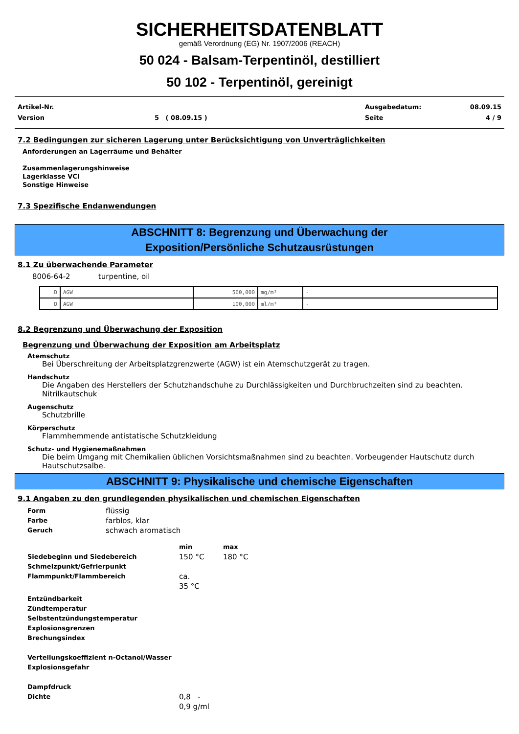SICHERHEITSDATENBLATT
gemäß Verordnung (EG) Nr. 1907/2006 (REACH)
50 024 - Balsam-Terpentinöl, destilliert
50 102 - Terpentinöl, gereinigt
Artikel-Nr.
Version
5 ( 08.09.15 ) Ausgabedatum:
Seite
08.09.15
4 / 9
7.2 Bedingungen zur sicheren Lagerung unter Berücksichtigung von Unverträglichkeiten
Anforderungen an Lagerräume und Behälter
Zusammenlagerungshinweise
Lagerklasse VCI
Sonstige Hinweise
7.3 Spezifische Endanwendungen
ABSCHNITT 8: Begrenzung und Überwachung der
Exposition/Persönliche Schutzausrüstungen
8.1 Zu überwachende Parameter
8006-64-2 turpentine, oil
| D | AGW | 560,000 | mg/m³ | - |
| D | AGW | 100,000 | ml/m³ | - |
8.2 Begrenzung und Überwachung der Exposition
Begrenzung und Überwachung der Exposition am Arbeitsplatz
Atemschutz
Bei Überschreitung der Arbeitsplatzgrenzwerte (AGW) ist ein Atemschutzgerät zu tragen.
Handschutz
Die Angaben des Herstellers der Schutzhandschuhe zu Durchlässigkeiten und Durchbruchzeiten sind zu beachten.
Nitrilkautschuk
Augenschutz
Schutzbrille
Körperschutz
Flammhemmende antistatische Schutzkleidung
Schutz- und Hygienemaßnahmen
Die beim Umgang mit Chemikalien üblichen Vorsichtsmaßnahmen sind zu beachten. Vorbeugender Hautschutz durch Hautschutzsalbe.
ABSCHNITT 9: Physikalische und chemische Eigenschaften
9.1 Angaben zu den grundlegenden physikalischen und chemischen Eigenschaften
Form
flüssig
Farbe
farblos, klar
Geruch
schwach aromatisch
min max
Siedebeginn und Siedebereich
150 °C 180 °C
Schmelzpunkt/Gefrierpunkt
Flammpunkt/Flammbereich
ca.
35 °C
Entzündbarkeit
Zündtemperatur
Selbstentzündungstemperatur
Explosionsgrenzen
Brechungsindex
Verteilungskoeffizient n-Octanol/Wasser
Explosionsgefahr
Dampfdruck
Dichte
0,8 -
0,9 g/ml